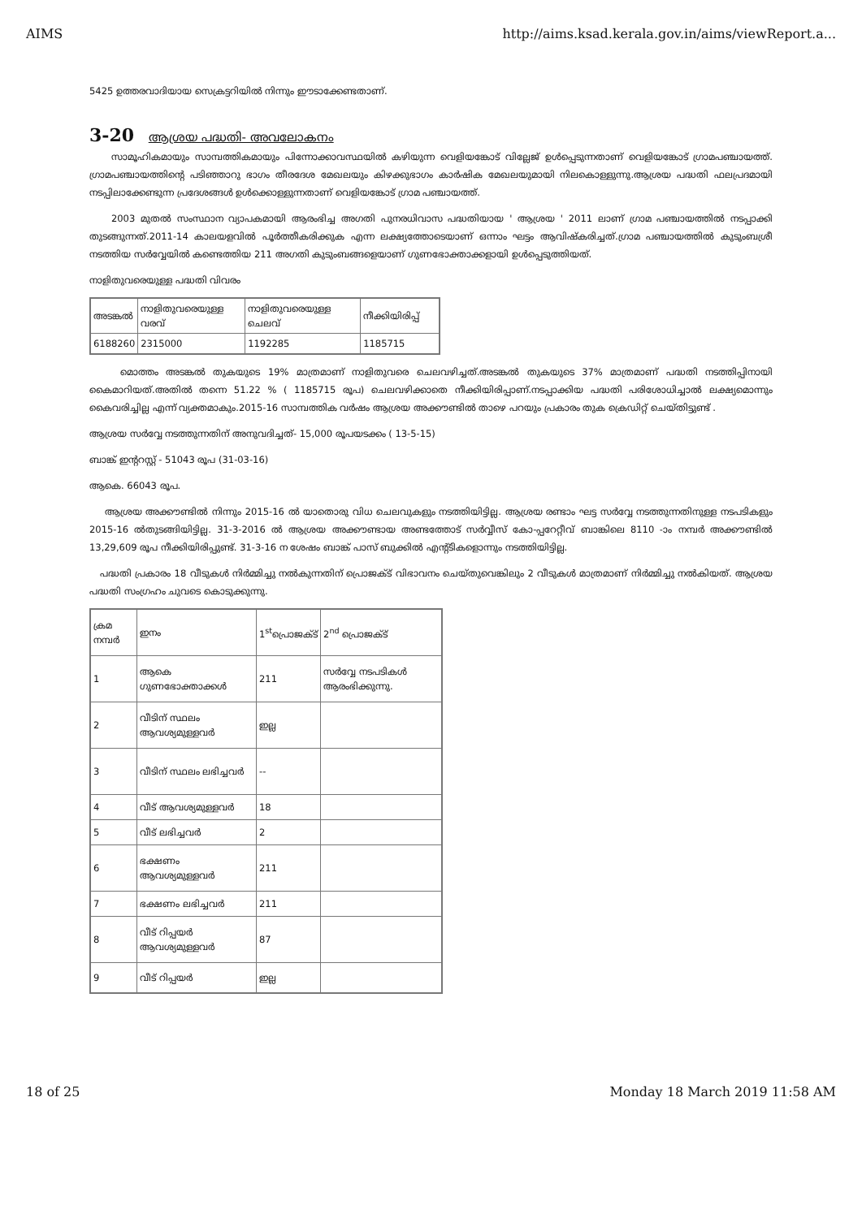AIMS http://aims.ksad.kerala.gov.in/aims/viewReport.a...
5425 ഉത്തരവാദിയായ സെക്രട്ടറിയിൽ നിന്നും ഈടാക്കേണ്ടതാണ്.
3-20 ആശ്രയ പദ്ധതി- അവലോകനം
സാമൂഹികമായും സാമ്പത്തികമായും പിന്നോക്കാവസ്ഥയിൽ കഴിയുന്ന വെളിയങ്കോട് വില്ലേജ് ഉൾപ്പെടുന്നതാണ് വെളിയങ്കോട് ഗ്രാമപഞ്ചായത്ത്. ഗ്രാമപഞ്ചായത്തിന്റെ പടിഞ്ഞാറു ഭാഗം തീരദേശ മേഖലയും കിഴക്കുഭാഗം കാർഷിക മേഖലയുമായി നിലകൊള്ളുന്നു.ആശ്രയ പദ്ധതി ഫലപ്രദമായി നടപ്പിലാക്കേണ്ടുന്ന പ്രദേശങ്ങൾ ഉൾക്കൊള്ളുന്നതാണ് വെളിയങ്കോട് ഗ്രാമ പഞ്ചായത്ത്.
2003 മുതൽ സംസ്ഥാന വ്യാപകമായി ആരംഭിച്ച അഗതി പുനരധിവാസ പദ്ധതിയായ ' ആശ്രയ ' 2011 ലാണ് ഗ്രാമ പഞ്ചായത്തിൽ നടപ്പാക്കി തുടങ്ങുന്നത്.2011-14 കാലയളവിൽ പൂർത്തീകരിക്കുക എന്ന ലക്ഷ്യത്തോടെയാണ് ഒന്നാം ഘട്ടം ആവിഷ്കരിച്ചത്.ഗ്രാമ പഞ്ചായത്തിൽ കുടുംബശ്രീ നടത്തിയ സർവ്വേയിൽ കണ്ടെത്തിയ 211 അഗതി കുടുംബങ്ങളെയാണ് ഗുണഭോക്താക്കളായി ഉൾപ്പെടുത്തിയത്.
നാളിതുവരെയുള്ള പദ്ധതി വിവരം
| അടങ്കൽ | നാളിതുവരെയുള്ള വരവ് | നാളിതുവരെയുള്ള ചെലവ് | നീക്കിയിരിപ്പ് |
| --- | --- | --- | --- |
| 6188260 | 2315000 | 1192285 | 1185715 |
മൊത്തം അടങ്കൽ തുകയുടെ 19% മാത്രമാണ് നാളിതുവരെ ചെലവഴിച്ചത്.അടങ്കൽ തുകയുടെ 37% മാത്രമാണ് പദ്ധതി നടത്തിപ്പിനായി കൈമാറിയത്.അതിൽ തന്നെ 51.22 % ( 1185715 രൂപ) ചെലവഴിക്കാതെ നീക്കിയിരിപ്പാണ്.നടപ്പാക്കിയ പദ്ധതി പരിശോധിച്ചാൽ ലക്ഷ്യമൊന്നും കൈവരിച്ചില്ല എന്ന് വ്യക്തമാകും.2015-16 സാമ്പത്തിക വർഷം ആശ്രയ അക്കൗണ്ടിൽ താഴെ പറയും പ്രകാരം തുക ക്രെഡിറ്റ് ചെയ്തിട്ടുണ്ട് .
ആശ്രയ സർവ്വേ നടത്തുന്നതിന് അനുവദിച്ചത്- 15,000 രൂപയടക്കം ( 13-5-15)
ബാങ്ക് ഇന്ററസ്റ്റ് - 51043 രൂപ (31-03-16)
ആകെ. 66043 രൂപ.
ആശ്രയ അക്കൗണ്ടിൽ നിന്നും 2015-16 ൽ യാതൊരു വിധ ചെലവുകളും നടത്തിയിട്ടില്ല. ആശ്രയ രണ്ടാം ഘട്ട സർവ്വേ നടത്തുന്നതിനുള്ള നടപടികളും 2015-16 ൽതുടങ്ങിയിട്ടില്ല. 31-3-2016 ൽ ആശ്രയ അക്കൗണ്ടായ അണ്ടത്തോട് സർവ്വീസ് കോ-പ്പറേറ്റീവ് ബാങ്കിലെ 8110 -ാം നമ്പർ അക്കൗണ്ടിൽ 13,29,609 രൂപ നീക്കിയിരിപ്പുണ്ട്. 31-3-16 ന ശേഷം ബാങ്ക് പാസ് ബുക്കിൽ എന്റ്ടികളൊന്നും നടത്തിയിട്ടില്ല.
പദ്ധതി പ്രകാരം 18 വീടുകൾ നിർമ്മിച്ചു നൽകുന്നതിന് പ്രൊജക്ട് വിഭാവനം ചെയ്തുവെങ്കിലും 2 വീടുകൾ മാത്രമാണ് നിർമ്മിച്ചു നൽകിയത്. ആശ്രയ പദ്ധതി സംഗ്രഹം ചുവടെ കൊടുക്കുന്നു.
| ക്രമ നമ്പർ | ഇനം | 1<sup>st</sup>പ്രൊജക്ട് | 2<sup>nd</sup> പ്രൊജക്ട് |
| --- | --- | --- | --- |
| 1 | ആകെ ഗുണഭോക്താക്കൾ | 211 | സർവ്വേ നടപടികൾ ആരംഭിക്കുന്നു. |
| 2 | വീടിന് സ്ഥലം ആവശ്യമുള്ളവർ | ഇല്ല | |
| 3 | വീടിന് സ്ഥലം ലഭിച്ചവർ | -- | |
| 4 | വീട് ആവശ്യമുള്ളവർ | 18 | |
| 5 | വീട് ലഭിച്ചവർ | 2 | |
| 6 | ഭക്ഷണം ആവശ്യമുള്ളവർ | 211 | |
| 7 | ഭക്ഷണം ലഭിച്ചവർ | 211 | |
| 8 | വീട് റിപ്പയർ ആവശ്യമുള്ളവർ | 87 | |
| 9 | വീട് റിപ്പയർ | ഇല്ല | |
18 of 25 Monday 18 March 2019 11:58 AM